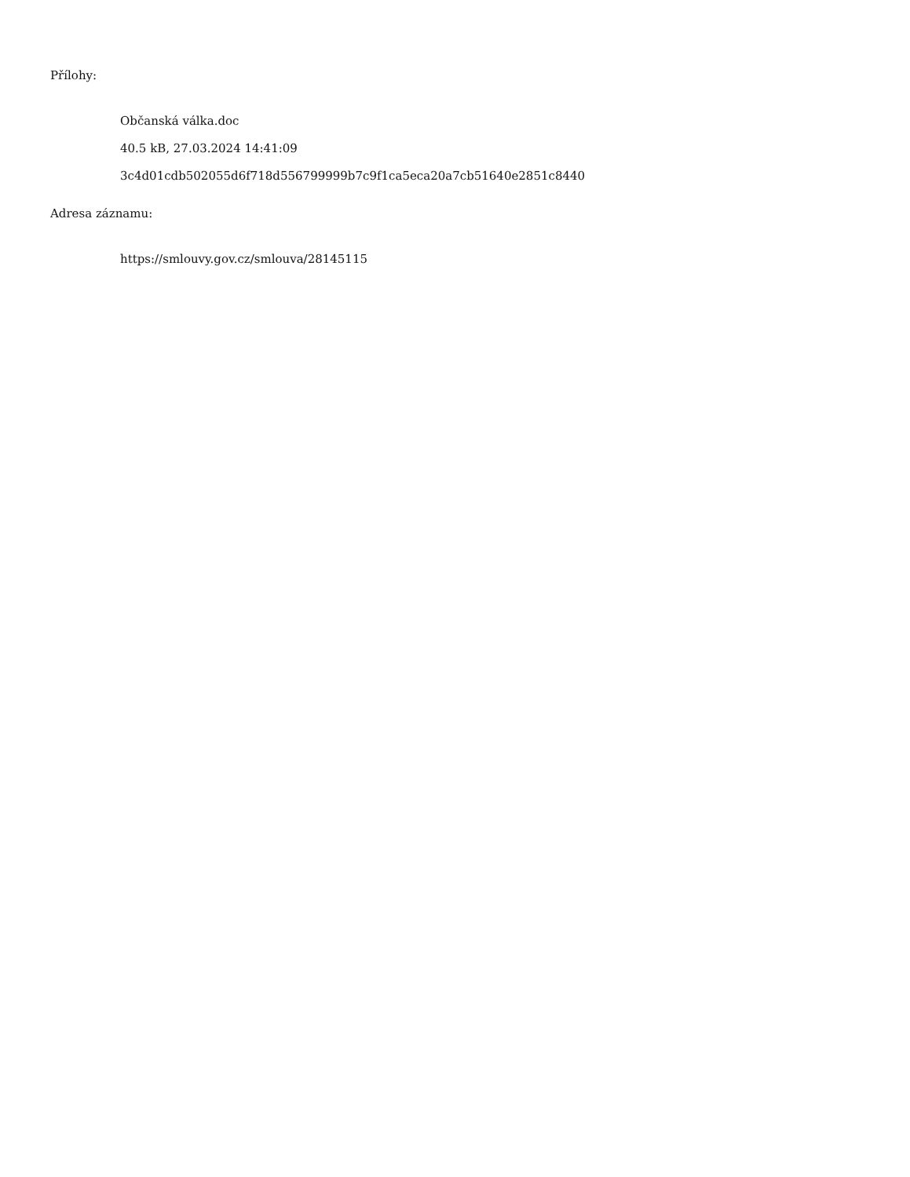Přílohy:
Občanská válka.doc
40.5 kB, 27.03.2024 14:41:09
3c4d01cdb502055d6f718d556799999b7c9f1ca5eca20a7cb51640e2851c8440
Adresa záznamu:
https://smlouvy.gov.cz/smlouva/28145115